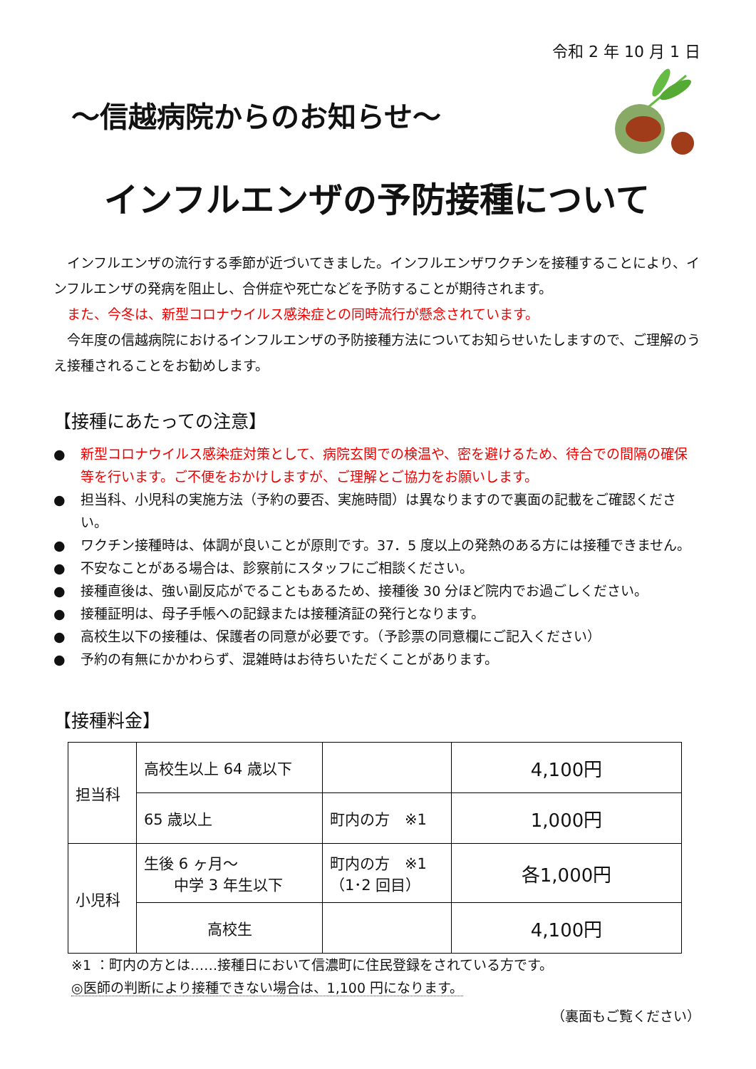令和 2 年 10 月 1 日
～信越病院からのお知らせ～
インフルエンザの予防接種について
インフルエンザの流行する季節が近づいてきました。インフルエンザワクチンを接種することにより、インフルエンザの発病を阻止し、合併症や死亡などを予防することが期待されます。
また、今冬は、新型コロナウイルス感染症との同時流行が懸念されています。
今年度の信越病院におけるインフルエンザの予防接種方法についてお知らせいたしますので、ご理解のうえ接種されることをお勧めします。
【接種にあたっての注意】
● 新型コロナウイルス感染症対策として、病院玄関での検温や、密を避けるため、待合での間隔の確保等を行います。ご不便をおかけしますが、ご理解とご協力をお願いします。
● 担当科、小児科の実施方法（予約の要否、実施時間）は異なりますので裏面の記載をご確認ください。
● ワクチン接種時は、体調が良いことが原則です。37．5 度以上の発熱のある方には接種できません。
● 不安なことがある場合は、診察前にスタッフにご相談ください。
● 接種直後は、強い副反応がでることもあるため、接種後 30 分ほど院内でお過ごしください。
● 接種証明は、母子手帳への記録または接種済証の発行となります。
● 高校生以下の接種は、保護者の同意が必要です。（予診票の同意欄にご記入ください）
● 予約の有無にかかわらず、混雑時はお待ちいただくことがあります。
【接種料金】
| 担当科 | 高校生以上 64 歳以下 | | 4,100円 |
| | 65 歳以上 | 町内の方 ※1 | 1,000円 |
| 小児科 | 生後 6 ヶ月～ 中学 3 年生以下 | 町内の方 ※1 （1･2 回目） | 各1,000円 |
| | 高校生 | | 4,100円 |
※1 ：町内の方とは‥‥‥接種日において信濃町に住民登録をされている方です。
◎医師の判断により接種できない場合は、1,100 円になります。
（裏面もご覧ください）